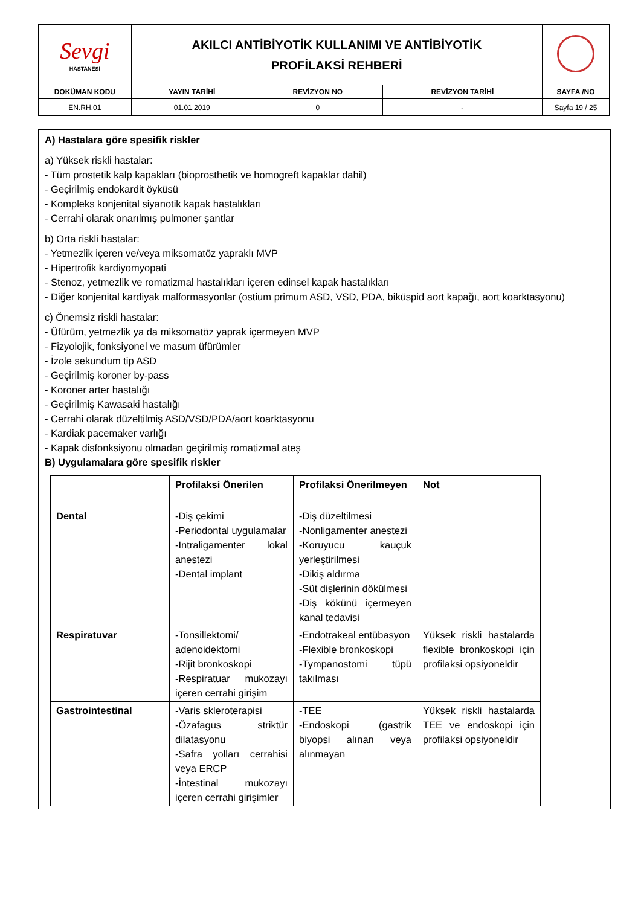| Sevgi HASTANESİ | AKILCI ANTİBİYOTİK KULLANIMI VE ANTİBİYOTİK PROFİLAKSİ REHBERİ | | | |
| DOKÜMAN KODU | YAYIN TARİHİ | REVİZYON NO | REVİZYON TARİHİ | SAYFA /NO |
| EN.RH.01 | 01.01.2019 | 0 | - | Sayfa 19 / 25 |
A) Hastalara göre spesifik riskler
a) Yüksek riskli hastalar:
- Tüm prostetik kalp kapakları (bioprosthetik ve homogreft kapaklar dahil)
- Geçirilmiş endokardit öyküsü
- Kompleks konjenital siyanotik kapak hastalıkları
- Cerrahi olarak onarılmış pulmoner şantlar
b) Orta riskli hastalar:
- Yetmezlik içeren ve/veya miksomatöz yapraklı MVP
- Hipertrofik kardiyomyopati
- Stenoz, yetmezlik ve romatizmal hastalıkları içeren edinsel kapak hastalıkları
- Diğer konjenital kardiyak malformasyonlar (ostium primum ASD, VSD, PDA, biküspid aort kapağı, aort koarktasyonu)
c) Önemsiz riskli hastalar:
- Üfürüm, yetmezlik ya da miksomatöz yaprak içermeyen MVP
- Fizyolojik, fonksiyonel ve masum üfürümler
- İzole sekundum tip ASD
- Geçirilmiş koroner by-pass
- Koroner arter hastalığı
- Geçirilmiş Kawasaki hastalığı
- Cerrahi olarak düzeltilmiş ASD/VSD/PDA/aort koarktasyonu
- Kardiak pacemaker varlığı
- Kapak disfonksiyonu olmadan geçirilmiş romatizmal ateş
B) Uygulamalara göre spesifik riskler
| | Profilaksi Önerilen | Profilaksi Önerilmeyen | Not |
| Dental | -Diş çekimi -Periodontal uygulamalar -Intraligamenter lokal anestezi -Dental implant | -Diş düzeltilmesi -Nonligamenter anestezi -Koruyucu kauçuk yerleştirilmesi -Dikiş aldırma -Süt dişlerinin dökülmesi -Diş kökünü içermeyen kanal tedavisi | |
| Respiratuvar | -Tonsillektomi/ adenoidektomi -Rijit bronkoskopi -Respiratuar mukozayı içeren cerrahi girişim | -Endotrakeal entübasyon -Flexible bronkoskopi -Tympanostomi tüpü takılması | Yüksek riskli hastalarda flexible bronkoskopi için profilaksi opsiyoneldir |
| Gastrointestinal | -Varis skleroterapisi -Özafagus striktür dilatasyonu -Safra yolları cerrahisi veya ERCP -İntestinal mukozayı içeren cerrahi girişimler | -TEE -Endoskopi (gastrik biyopsi alınan veya alınmayan | Yüksek riskli hastalarda TEE ve endoskopi için profilaksi opsiyoneldir |